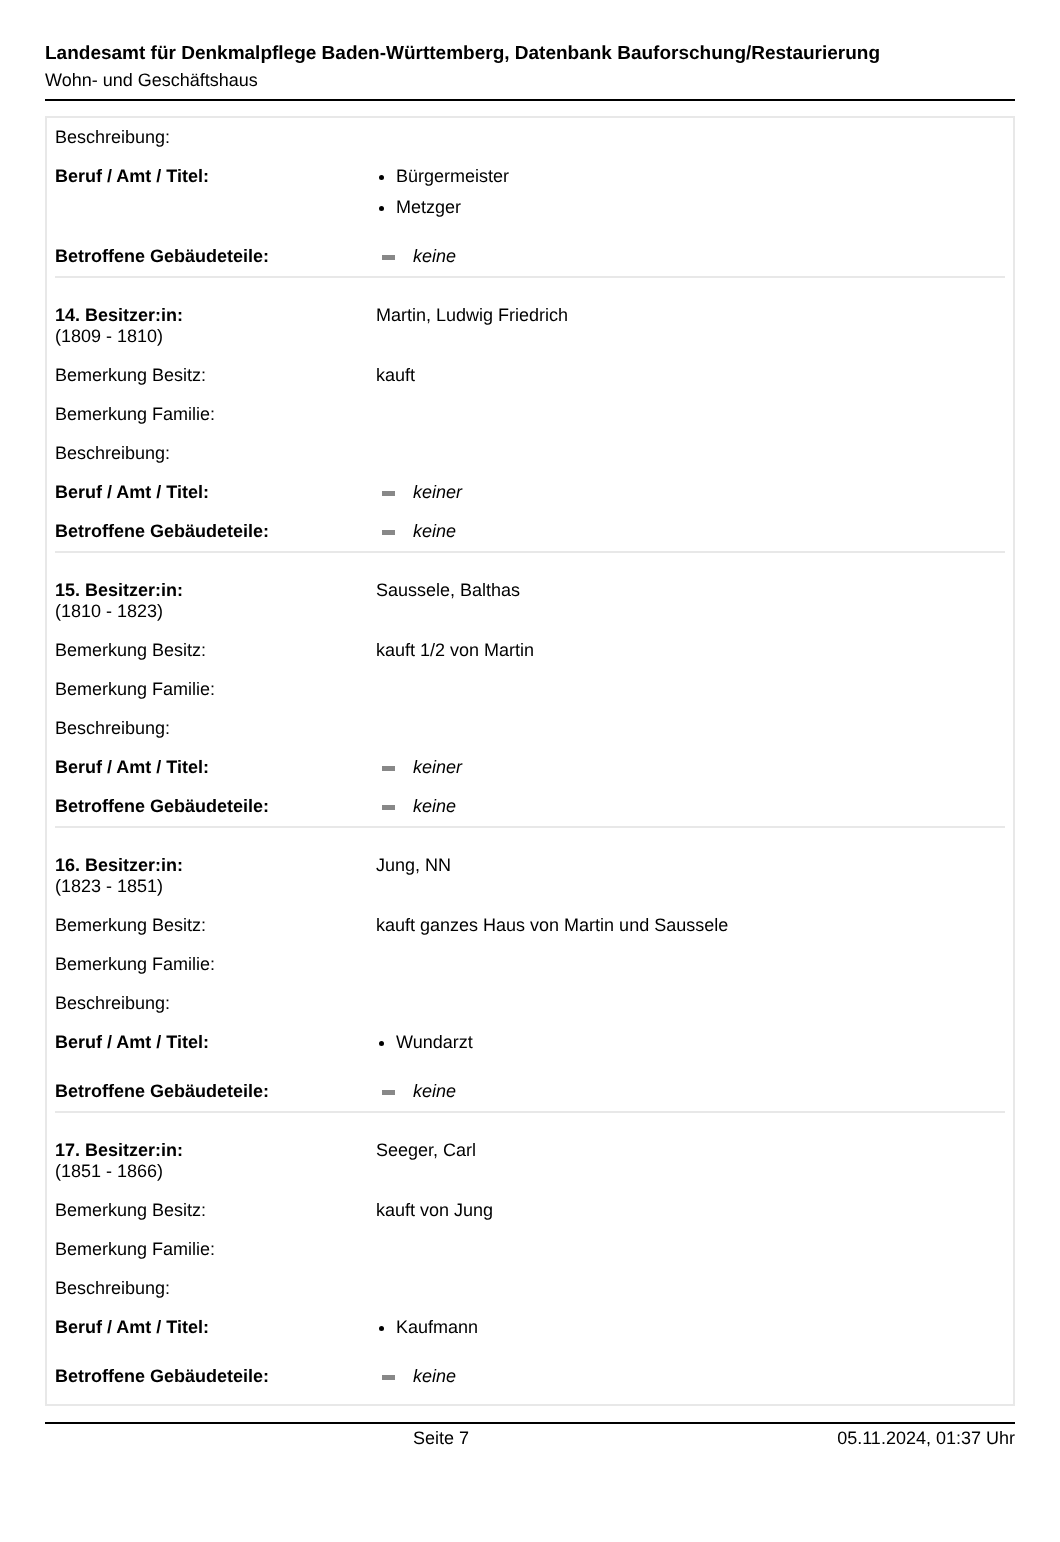Landesamt für Denkmalpflege Baden-Württemberg, Datenbank Bauforschung/Restaurierung
Wohn- und Geschäftshaus
| Beschreibung: | |
| Beruf / Amt / Titel: | Bürgermeister Metzger |
| Betroffene Gebäudeteile: | keine |
| 14. Besitzer:in: (1809 - 1810) | Martin, Ludwig Friedrich |
| Bemerkung Besitz: | kauft |
| Bemerkung Familie: | |
| Beschreibung: | |
| Beruf / Amt / Titel: | keiner |
| Betroffene Gebäudeteile: | keine |
| 15. Besitzer:in: (1810 - 1823) | Saussele, Balthas |
| Bemerkung Besitz: | kauft 1/2 von Martin |
| Bemerkung Familie: | |
| Beschreibung: | |
| Beruf / Amt / Titel: | keiner |
| Betroffene Gebäudeteile: | keine |
| 16. Besitzer:in: (1823 - 1851) | Jung, NN |
| Bemerkung Besitz: | kauft ganzes Haus von Martin und Saussele |
| Bemerkung Familie: | |
| Beschreibung: | |
| Beruf / Amt / Titel: | Wundarzt |
| Betroffene Gebäudeteile: | keine |
| 17. Besitzer:in: (1851 - 1866) | Seeger, Carl |
| Bemerkung Besitz: | kauft von Jung |
| Bemerkung Familie: | |
| Beschreibung: | |
| Beruf / Amt / Titel: | Kaufmann |
| Betroffene Gebäudeteile: | keine |
Seite 7 05.11.2024, 01:37 Uhr